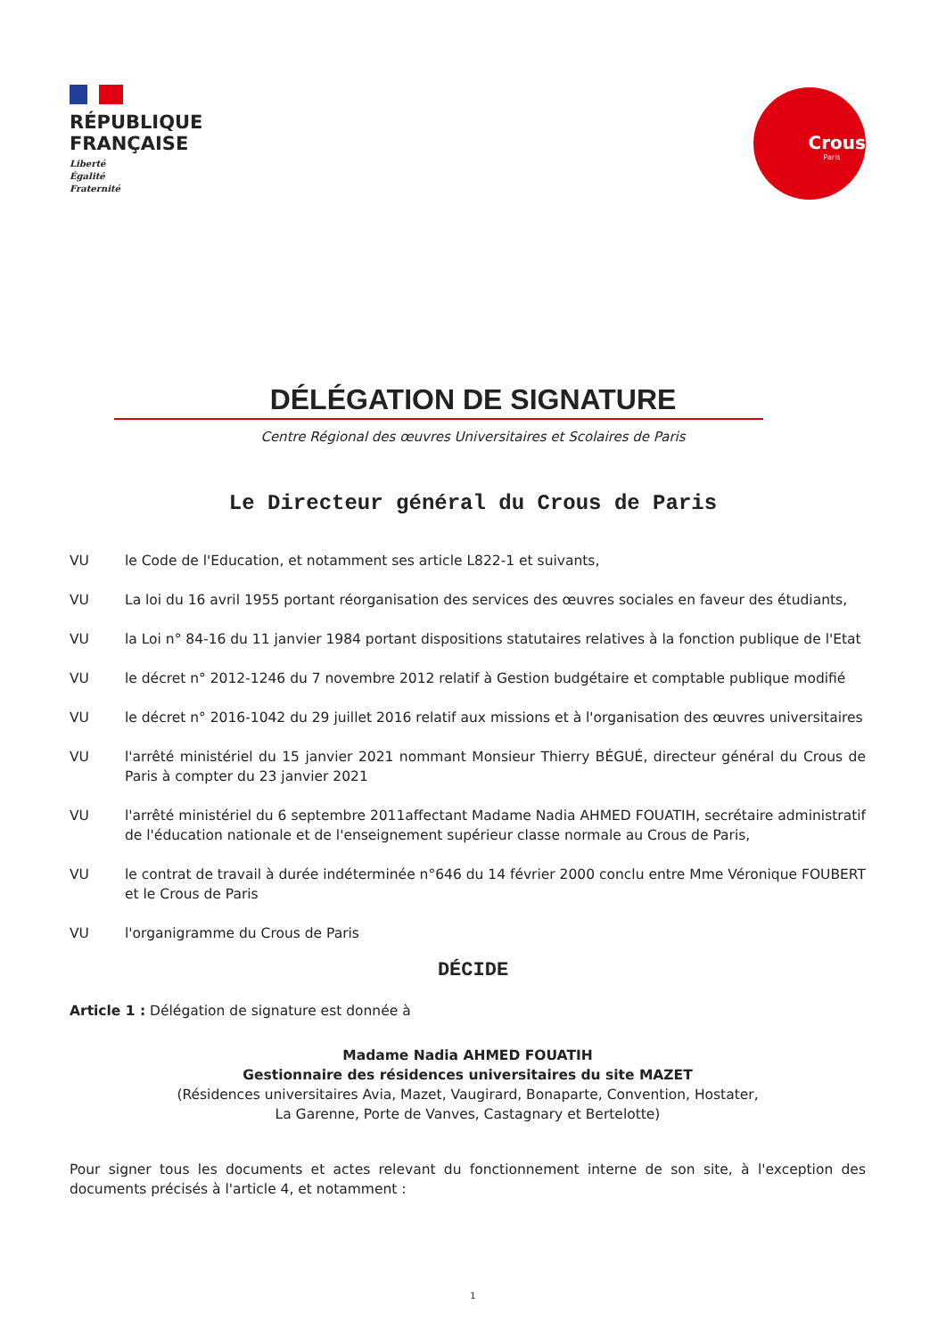RÉPUBLIQUE
FRANÇAISE
Liberté
Égalité
Fraternité
Crous
Paris
DÉLÉGATION DE SIGNATURE
Centre Régional des œuvres Universitaires et Scolaires de Paris
Le Directeur général du Crous de Paris
VU le Code de l'Education, et notamment ses article L822-1 et suivants,
VU La loi du 16 avril 1955 portant réorganisation des services des œuvres sociales en faveur des étudiants,
VU la Loi n° 84-16 du 11 janvier 1984 portant dispositions statutaires relatives à la fonction publique de l'Etat
VU le décret n° 2012-1246 du 7 novembre 2012 relatif à Gestion budgétaire et comptable publique modifié
VU le décret n° 2016-1042 du 29 juillet 2016 relatif aux missions et à l'organisation des œuvres universitaires
VU l'arrêté ministériel du 15 janvier 2021 nommant Monsieur Thierry BÉGUÉ, directeur général du Crous de Paris à compter du 23 janvier 2021
VU l'arrêté ministériel du 6 septembre 2011affectant Madame Nadia AHMED FOUATIH, secrétaire administratif de l'éducation nationale et de l'enseignement supérieur classe normale au Crous de Paris,
VU le contrat de travail à durée indéterminée n°646 du 14 février 2000 conclu entre Mme Véronique FOUBERT et le Crous de Paris
VU l'organigramme du Crous de Paris
DÉCIDE
Article 1 : Délégation de signature est donnée à
Madame Nadia AHMED FOUATIH
Gestionnaire des résidences universitaires du site MAZET
(Résidences universitaires Avia, Mazet, Vaugirard, Bonaparte, Convention, Hostater,
La Garenne, Porte de Vanves, Castagnary et Bertelotte)
Pour signer tous les documents et actes relevant du fonctionnement interne de son site, à l'exception des documents précisés à l'article 4, et notamment :
1